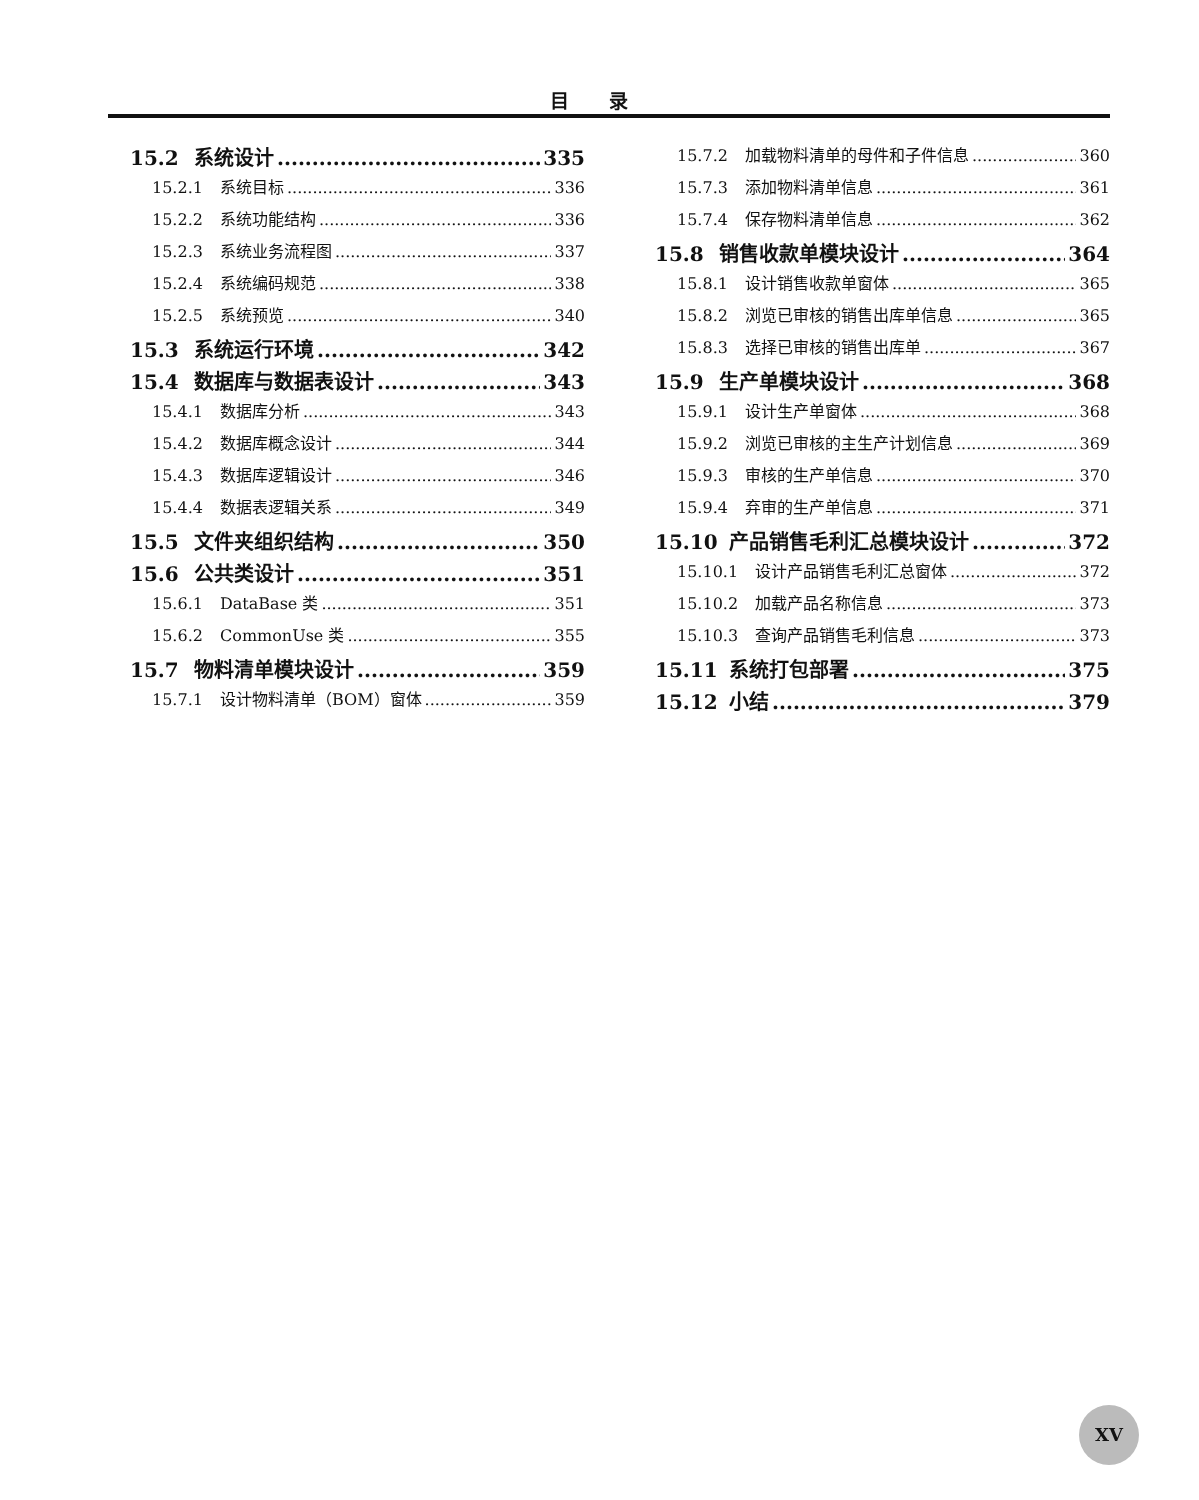目录
15.2 系统设计 335
15.2.1 系统目标 336
15.2.2 系统功能结构 336
15.2.3 系统业务流程图 337
15.2.4 系统编码规范 338
15.2.5 系统预览 340
15.3 系统运行环境 342
15.4 数据库与数据表设计 343
15.4.1 数据库分析 343
15.4.2 数据库概念设计 344
15.4.3 数据库逻辑设计 346
15.4.4 数据表逻辑关系 349
15.5 文件夹组织结构 350
15.6 公共类设计 351
15.6.1 DataBase 类 351
15.6.2 CommonUse 类 355
15.7 物料清单模块设计 359
15.7.1 设计物料清单（BOM）窗体 359
15.7.2 加载物料清单的母件和子件信息 360
15.7.3 添加物料清单信息 361
15.7.4 保存物料清单信息 362
15.8 销售收款单模块设计 364
15.8.1 设计销售收款单窗体 365
15.8.2 浏览已审核的销售出库单信息 365
15.8.3 选择已审核的销售出库单 367
15.9 生产单模块设计 368
15.9.1 设计生产单窗体 368
15.9.2 浏览已审核的主生产计划信息 369
15.9.3 审核的生产单信息 370
15.9.4 弃审的生产单信息 371
15.10 产品销售毛利汇总模块设计 372
15.10.1 设计产品销售毛利汇总窗体 372
15.10.2 加载产品名称信息 373
15.10.3 查询产品销售毛利信息 373
15.11 系统打包部署 375
15.12 小结 379
XV